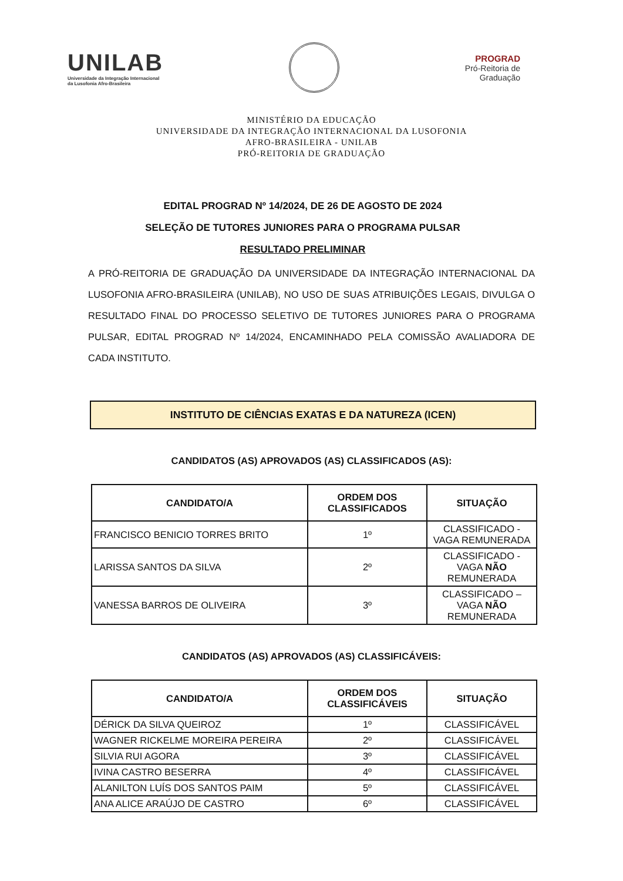UNILAB
Universidade da Integração Internacional
da Lusofonia Afro-Brasileira
PROGRAD
Pró-Reitoria de
Graduação
MINISTÉRIO DA EDUCAÇÃO
UNIVERSIDADE DA INTEGRAÇÃO INTERNACIONAL DA LUSOFONIA
AFRO-BRASILEIRA - UNILAB
PRÓ-REITORIA DE GRADUAÇÃO
EDITAL PROGRAD Nº 14/2024, DE 26 DE AGOSTO DE 2024
SELEÇÃO DE TUTORES JUNIORES PARA O PROGRAMA PULSAR
RESULTADO PRELIMINAR
A PRÓ-REITORIA DE GRADUAÇÃO DA UNIVERSIDADE DA INTEGRAÇÃO INTERNACIONAL DA LUSOFONIA AFRO-BRASILEIRA (UNILAB), NO USO DE SUAS ATRIBUIÇÕES LEGAIS, DIVULGA O RESULTADO FINAL DO PROCESSO SELETIVO DE TUTORES JUNIORES PARA O PROGRAMA PULSAR, EDITAL PROGRAD Nº 14/2024, ENCAMINHADO PELA COMISSÃO AVALIADORA DE CADA INSTITUTO.
INSTITUTO DE CIÊNCIAS EXATAS E DA NATUREZA (ICEN)
CANDIDATOS (AS) APROVADOS (AS) CLASSIFICADOS (AS):
| CANDIDATO/A | ORDEM DOS CLASSIFICADOS | SITUAÇÃO |
| --- | --- | --- |
| FRANCISCO BENICIO TORRES BRITO | 1º | CLASSIFICADO - VAGA REMUNERADA |
| LARISSA SANTOS DA SILVA | 2º | CLASSIFICADO - VAGA NÃO REMUNERADA |
| VANESSA BARROS DE OLIVEIRA | 3º | CLASSIFICADO – VAGA NÃO REMUNERADA |
CANDIDATOS (AS) APROVADOS (AS) CLASSIFICÁVEIS:
| CANDIDATO/A | ORDEM DOS CLASSIFICÁVEIS | SITUAÇÃO |
| --- | --- | --- |
| DÉRICK DA SILVA QUEIROZ | 1º | CLASSIFICÁVEL |
| WAGNER RICKELME MOREIRA PEREIRA | 2º | CLASSIFICÁVEL |
| SILVIA RUI AGORA | 3º | CLASSIFICÁVEL |
| IVINA CASTRO BESERRA | 4º | CLASSIFICÁVEL |
| ALANILTON LUÍS DOS SANTOS PAIM | 5º | CLASSIFICÁVEL |
| ANA ALICE ARAÚJO DE CASTRO | 6º | CLASSIFICÁVEL |